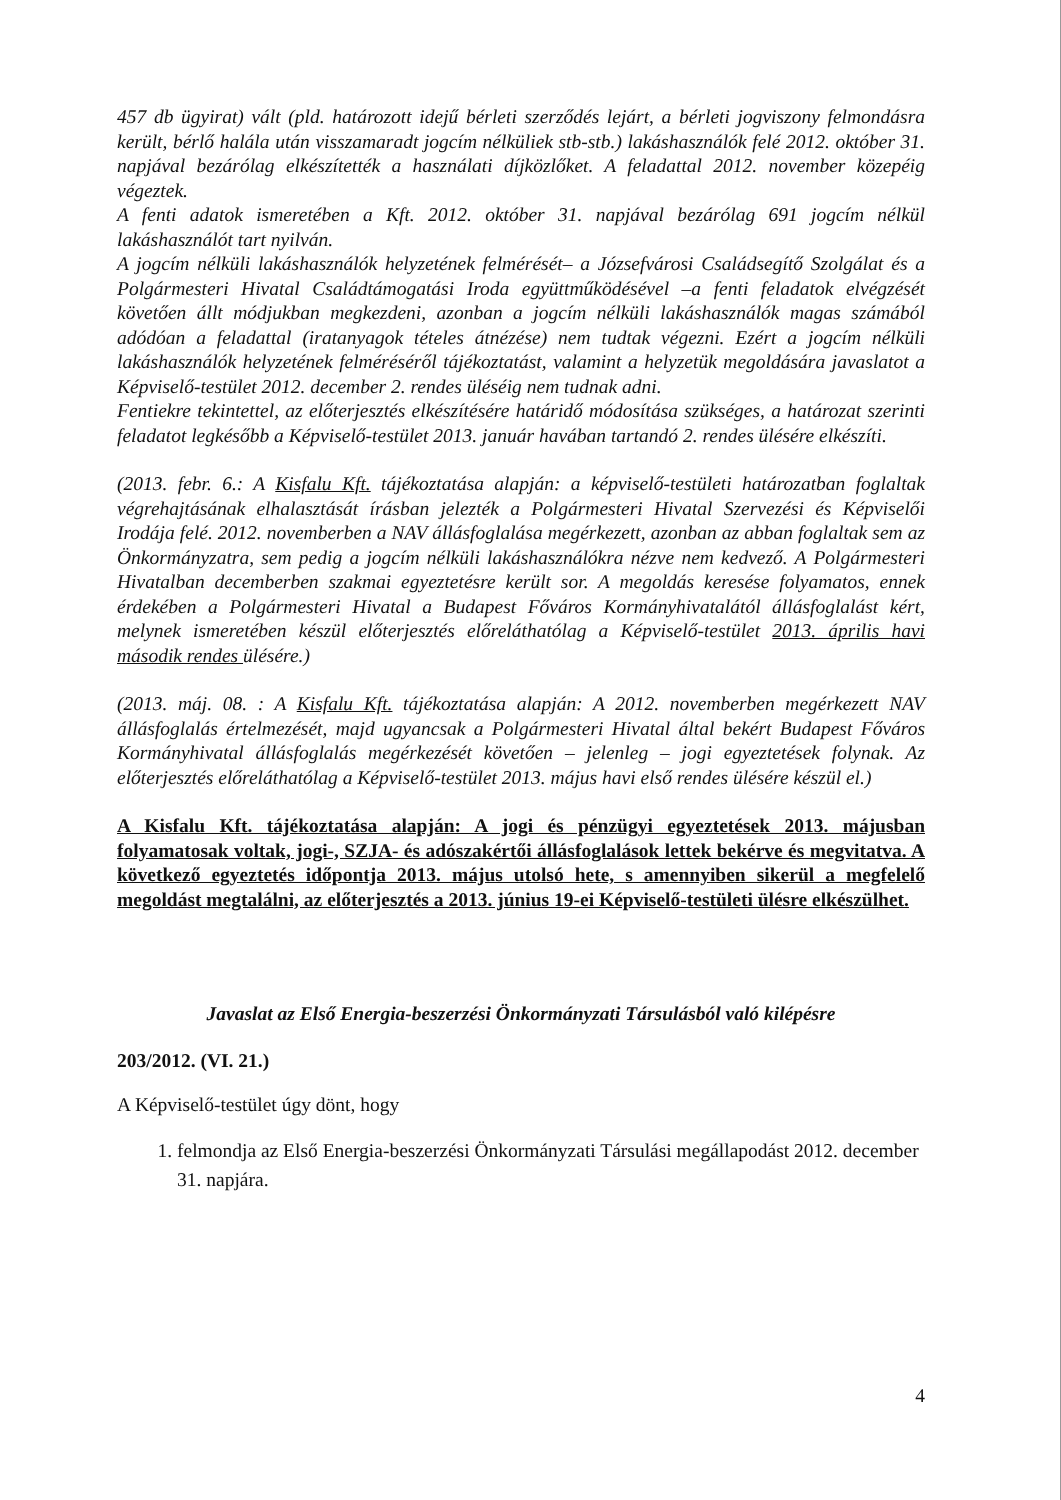457 db ügyirat) vált (pld. határozott idejű bérleti szerződés lejárt, a bérleti jogviszony felmondásra került, bérlő halála után visszamaradt jogcím nélküliek stb-stb.) lakáshasználók felé 2012. október 31. napjával bezárólag elkészítették a használati díjközlőket. A feladattal 2012. november közepéig végeztek.
A fenti adatok ismeretében a Kft. 2012. október 31. napjával bezárólag 691 jogcím nélkül lakáshasználót tart nyilván.
A jogcím nélküli lakáshasználók helyzetének felmérését– a Józsefvárosi Családsegítő Szolgálat és a Polgármesteri Hivatal Családtámogatási Iroda együttműködésével –a fenti feladatok elvégzését követően állt módjukban megkezdeni, azonban a jogcím nélküli lakáshasználók magas számából adódóan a feladattal (iratanyagok tételes átnézése) nem tudtak végezni. Ezért a jogcím nélküli lakáshasználók helyzetének felméréséről tájékoztatást, valamint a helyzetük megoldására javaslatot a Képviselő-testület 2012. december 2. rendes üléséig nem tudnak adni.
Fentiekre tekintettel, az előterjesztés elkészítésére határidő módosítása szükséges, a határozat szerinti feladatot legkésőbb a Képviselő-testület 2013. január havában tartandó 2. rendes ülésére elkészíti.
(2013. febr. 6.: A Kisfalu Kft. tájékoztatása alapján: a képviselő-testületi határozatban foglaltak végrehajtásának elhalasztását írásban jelezték a Polgármesteri Hivatal Szervezési és Képviselői Irodája felé. 2012. novemberben a NAV állásfoglalása megérkezett, azonban az abban foglaltak sem az Önkormányzatra, sem pedig a jogcím nélküli lakáshasználókra nézve nem kedvező. A Polgármesteri Hivatalban decemberben szakmai egyeztetésre került sor. A megoldás keresése folyamatos, ennek érdekében a Polgármesteri Hivatal a Budapest Főváros Kormányhivatalától állásfoglalást kért, melynek ismeretében készül előterjesztés előreláthatólag a Képviselő-testület 2013. április havi második rendes ülésére.)
(2013. máj. 08. : A Kisfalu Kft. tájékoztatása alapján: A 2012. novemberben megérkezett NAV állásfoglalás értelmezését, majd ugyancsak a Polgármesteri Hivatal által bekért Budapest Főváros Kormányhivatal állásfoglalás megérkezését követően – jelenleg – jogi egyeztetések folynak. Az előterjesztés előreláthatólag a Képviselő-testület 2013. május havi első rendes ülésére készül el.)
A Kisfalu Kft. tájékoztatása alapján: A jogi és pénzügyi egyeztetések 2013. májusban folyamatosak voltak, jogi-, SZJA- és adószakértői állásfoglalások lettek bekérve és megvitatva. A következő egyeztetés időpontja 2013. május utolsó hete, s amennyiben sikerül a megfelelő megoldást megtalálni, az előterjesztés a 2013. június 19-ei Képviselő-testületi ülésre elkészülhet.
Javaslat az Első Energia-beszerzési Önkormányzati Társulásból való kilépésre
203/2012. (VI. 21.)
A Képviselő-testület úgy dönt, hogy
1. felmondja az Első Energia-beszerzési Önkormányzati Társulási megállapodást 2012. december 31. napjára.
4